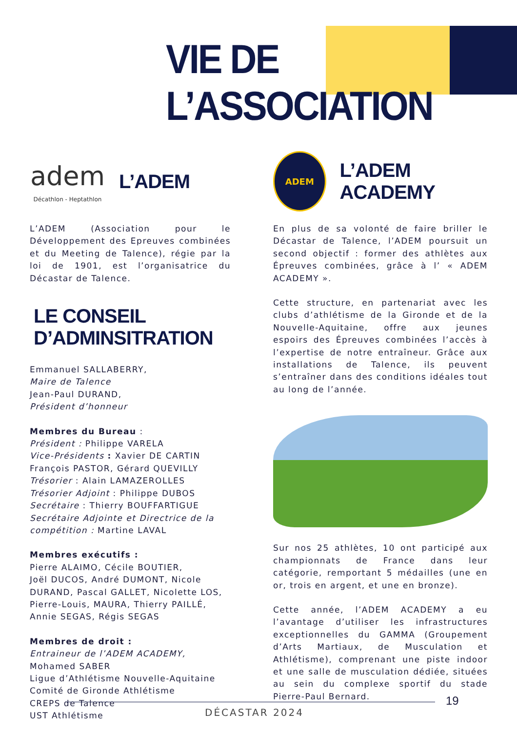VIE DE L’ASSOCIATION
adem
Décathlon - Heptathlon
L’ADEM
L’ADEM (Association pour le Développement des Epreuves combinées et du Meeting de Talence), régie par la loi de 1901, est l’organisatrice du Décastar de Talence.
LE CONSEIL D’ADMINSITRATION
Emmanuel SALLABERRY,
Maire de Talence
Jean-Paul DURAND,
Président d’honneur
Membres du Bureau :
Président : Philippe VARELA
Vice-Présidents : Xavier DE CARTIN
François PASTOR, Gérard QUEVILLY
Trésorier : Alain LAMAZEROLLES
Trésorier Adjoint : Philippe DUBOS
Secrétaire : Thierry BOUFFARTIGUE
Secrétaire Adjointe et Directrice de la compétition : Martine LAVAL
Membres exécutifs :
Pierre ALAIMO, Cécile BOUTIER,
Joël DUCOS, André DUMONT, Nicole DURAND, Pascal GALLET, Nicolette LOS, Pierre-Louis, MAURA, Thierry PAILLÉ, Annie SEGAS, Régis SEGAS
Membres de droit :
Entraineur de l’ADEM ACADEMY,
Mohamed SABER
Ligue d’Athlétisme Nouvelle-Aquitaine
Comité de Gironde Athlétisme
CREPS de Talence
UST Athlétisme
ADEM
L’ADEM ACADEMY
En plus de sa volonté de faire briller le Décastar de Talence, l’ADEM poursuit un second objectif : former des athlètes aux Épreuves combinées, grâce à l’ « ADEM ACADEMY ».
Cette structure, en partenariat avec les clubs d’athlétisme de la Gironde et de la Nouvelle-Aquitaine, offre aux jeunes espoirs des Épreuves combinées l’accès à l’expertise de notre entraîneur. Grâce aux installations de Talence, ils peuvent s’entraîner dans des conditions idéales tout au long de l’année.
Sur nos 25 athlètes, 10 ont participé aux championnats de France dans leur catégorie, remportant 5 médailles (une en or, trois en argent, et une en bronze).
Cette année, l’ADEM ACADEMY a eu l’avantage d’utiliser les infrastructures exceptionnelles du GAMMA (Groupement d’Arts Martiaux, de Musculation et Athlétisme), comprenant une piste indoor et une salle de musculation dédiée, situées au sein du complexe sportif du stade Pierre-Paul Bernard.
19
DÉCASTAR 2024